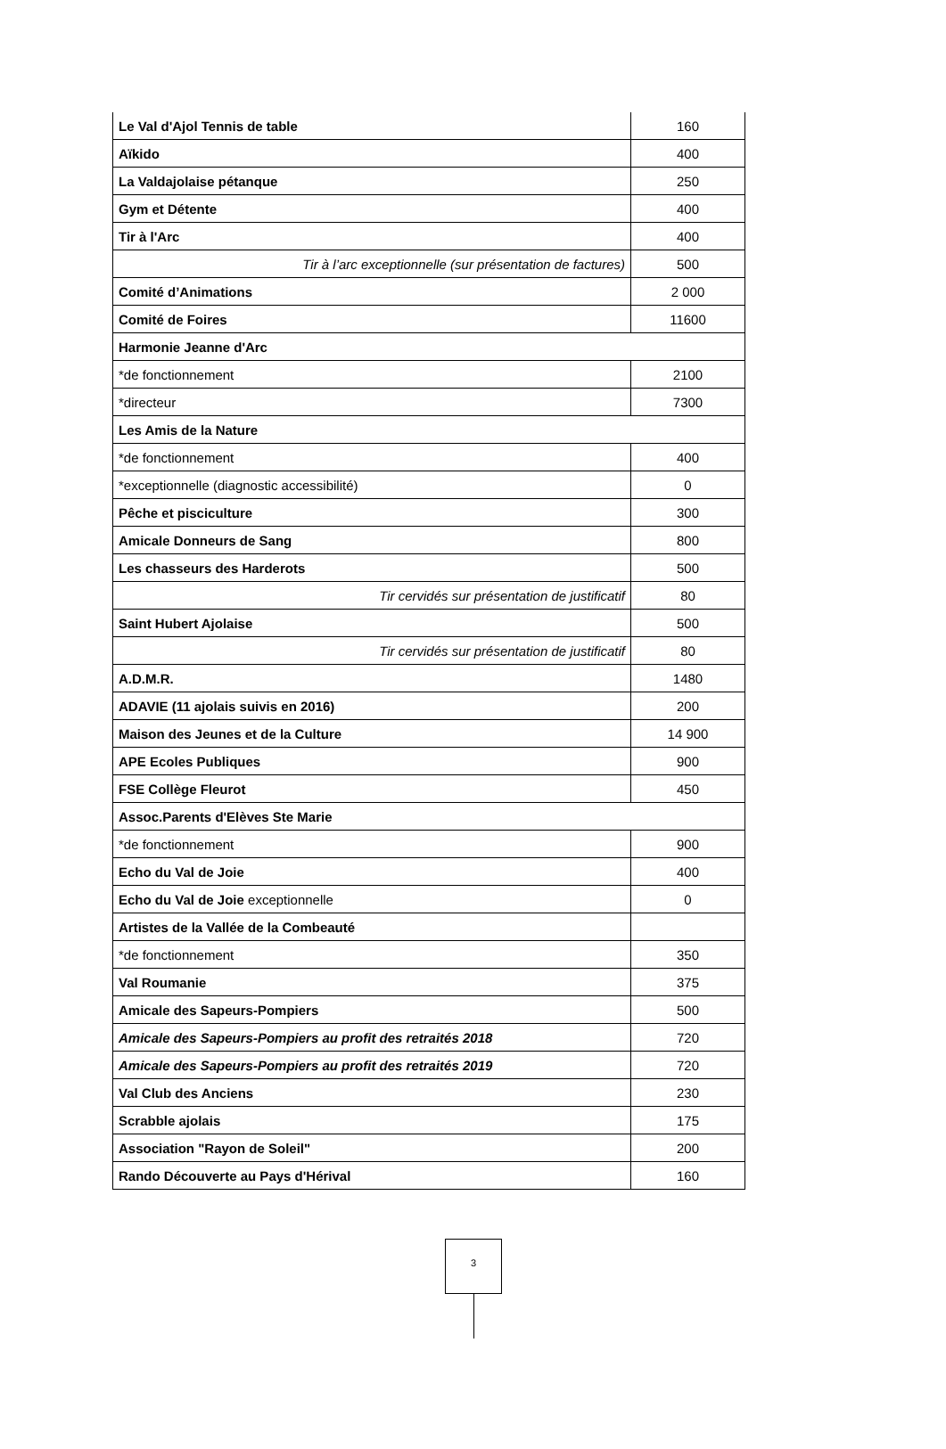| Le Val d'Ajol Tennis de table | 160 |
| Aïkido | 400 |
| La Valdajolaise pétanque | 250 |
| Gym et Détente | 400 |
| Tir à l'Arc | 400 |
| Tir à l’arc exceptionnelle (sur présentation de factures) | 500 |
| Comité d’Animations | 2 000 |
| Comité de Foires | 11600 |
| Harmonie Jeanne d'Arc | |
| *de fonctionnement | 2100 |
| *directeur | 7300 |
| Les Amis de la Nature | |
| *de fonctionnement | 400 |
| *exceptionnelle (diagnostic accessibilité) | 0 |
| Pêche et pisciculture | 300 |
| Amicale Donneurs de Sang | 800 |
| Les chasseurs des Harderots | 500 |
| Tir cervidés sur présentation de justificatif | 80 |
| Saint Hubert Ajolaise | 500 |
| Tir cervidés sur présentation de justificatif | 80 |
| A.D.M.R. | 1480 |
| ADAVIE (11 ajolais suivis en 2016) | 200 |
| Maison des Jeunes et de la Culture | 14 900 |
| APE Ecoles Publiques | 900 |
| FSE Collège Fleurot | 450 |
| Assoc.Parents d'Elèves Ste Marie | |
| *de fonctionnement | 900 |
| Echo du Val de Joie | 400 |
| Echo du Val de Joie exceptionnelle | 0 |
| Artistes de la Vallée de la Combeauté | |
| *de fonctionnement | 350 |
| Val Roumanie | 375 |
| Amicale des Sapeurs-Pompiers | 500 |
| Amicale des Sapeurs-Pompiers au profit des retraités 2018 | 720 |
| Amicale des Sapeurs-Pompiers au profit des retraités 2019 | 720 |
| Val Club des Anciens | 230 |
| Scrabble ajolais | 175 |
| Association "Rayon de Soleil" | 200 |
| Rando Découverte au Pays d'Hérival | 160 |
3